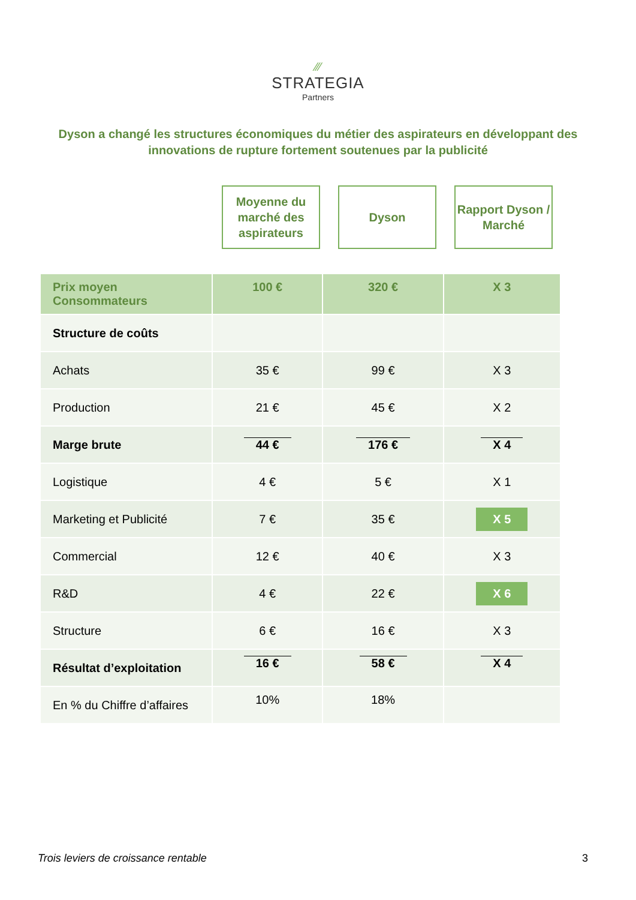⁄⁄⁄
STRATEGIA
Partners
Dyson a changé les structures économiques du métier des aspirateurs en développant des innovations de rupture fortement soutenues par la publicité
Moyenne du marché des aspirateurs
Dyson Rapport Dyson / Marché
| Prix moyen Consommateurs | 100 € | 320 € | X 3 |
| Structure de coûts | | | |
| Achats | 35 € | 99 € | X 3 |
| Production | 21 € | 45 € | X 2 |
| Marge brute | 44 € | 176 € | X 4 |
| Logistique | 4 € | 5 € | X 1 |
| Marketing et Publicité | 7 € | 35 € | X 5 |
| Commercial | 12 € | 40 € | X 3 |
| R&D | 4 € | 22 € | X 6 |
| Structure | 6 € | 16 € | X 3 |
| Résultat d’exploitation | 16 € | 58 € | X 4 |
| En % du Chiffre d’affaires | 10% | 18% | |
Trois leviers de croissance rentable 3